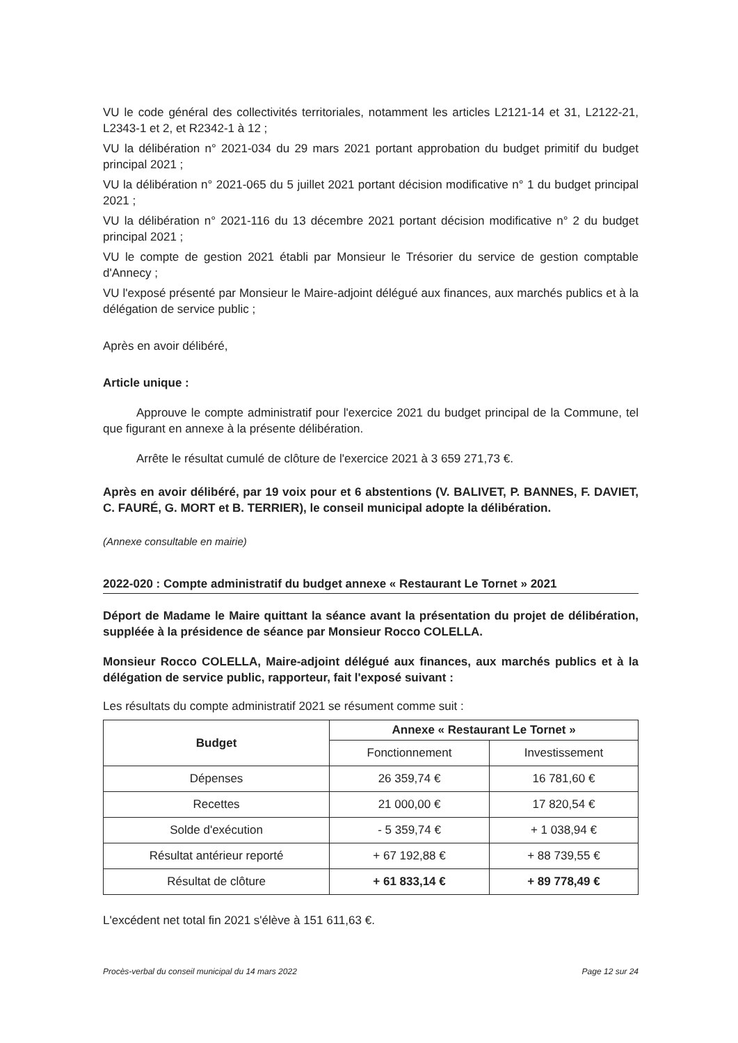VU le code général des collectivités territoriales, notamment les articles L2121-14 et 31, L2122-21, L2343-1 et 2, et R2342-1 à 12 ;
VU la délibération n° 2021-034 du 29 mars 2021 portant approbation du budget primitif du budget principal 2021 ;
VU la délibération n° 2021-065 du 5 juillet 2021 portant décision modificative n° 1 du budget principal 2021 ;
VU la délibération n° 2021-116 du 13 décembre 2021 portant décision modificative n° 2 du budget principal 2021 ;
VU le compte de gestion 2021 établi par Monsieur le Trésorier du service de gestion comptable d'Annecy ;
VU l'exposé présenté par Monsieur le Maire-adjoint délégué aux finances, aux marchés publics et à la délégation de service public ;
Après en avoir délibéré,
Article unique :
Approuve le compte administratif pour l'exercice 2021 du budget principal de la Commune, tel que figurant en annexe à la présente délibération.
Arrête le résultat cumulé de clôture de l'exercice 2021 à 3 659 271,73 €.
Après en avoir délibéré, par 19 voix pour et 6 abstentions (V. BALIVET, P. BANNES, F. DAVIET, C. FAURÉ, G. MORT et B. TERRIER), le conseil municipal adopte la délibération.
(Annexe consultable en mairie)
2022-020 : Compte administratif du budget annexe « Restaurant Le Tornet » 2021
Déport de Madame le Maire quittant la séance avant la présentation du projet de délibération, suppléée à la présidence de séance par Monsieur Rocco COLELLA.
Monsieur Rocco COLELLA, Maire-adjoint délégué aux finances, aux marchés publics et à la délégation de service public, rapporteur, fait l'exposé suivant :
Les résultats du compte administratif 2021 se résument comme suit :
| Budget | Annexe « Restaurant Le Tornet » | |
| --- | --- | --- |
| | Fonctionnement | Investissement |
| Dépenses | 26 359,74 € | 16 781,60 € |
| Recettes | 21 000,00 € | 17 820,54 € |
| Solde d'exécution | - 5 359,74 € | + 1 038,94 € |
| Résultat antérieur reporté | + 67 192,88 € | + 88 739,55 € |
| Résultat de clôture | + 61 833,14 € | + 89 778,49 € |
L'excédent net total fin 2021 s'élève à 151 611,63 €.
Procès-verbal du conseil municipal du 14 mars 2022 Page 12 sur 24